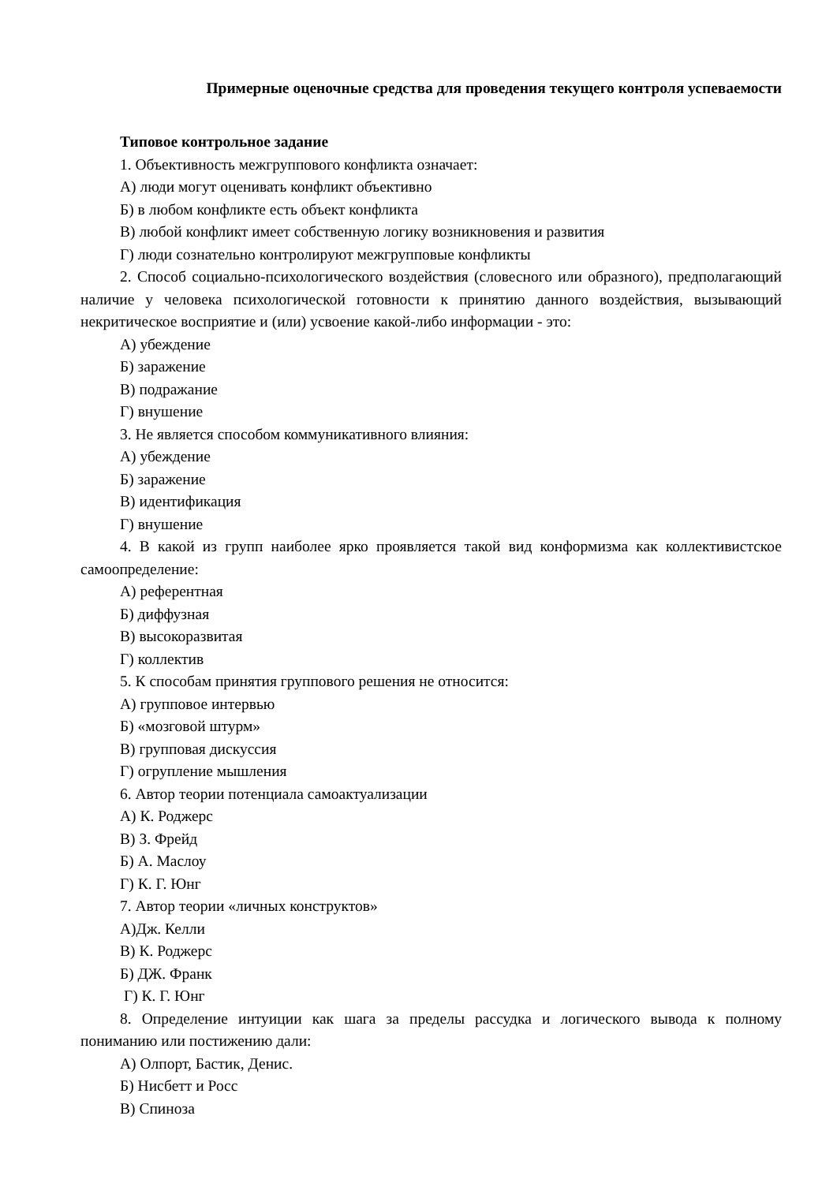Примерные оценочные средства для проведения текущего контроля успеваемости
Типовое контрольное задание
1. Объективность межгруппового конфликта означает:
А) люди могут оценивать конфликт объективно
Б) в любом конфликте есть объект конфликта
В) любой конфликт имеет собственную логику возникновения и развития
Г) люди сознательно контролируют межгрупповые конфликты
2. Способ социально-психологического воздействия (словесного или образного), предполагающий наличие у человека психологической готовности к принятию данного воздействия, вызывающий некритическое восприятие и (или) усвоение какой-либо информации - это:
А) убеждение
Б) заражение
В) подражание
Г) внушение
3. Не является способом коммуникативного влияния:
А) убеждение
Б) заражение
В) идентификация
Г) внушение
4. В какой из групп наиболее ярко проявляется такой вид конформизма как коллективистское самоопределение:
А) референтная
Б) диффузная
В) высокоразвитая
Г) коллектив
5. К способам принятия группового решения не относится:
А) групповое интервью
Б) «мозговой штурм»
В) групповая дискуссия
Г) огрупление мышления
6. Автор теории потенциала самоактуализации
А) К. Роджерс
В) З. Фрейд
Б) А. Маслоу
Г) К. Г. Юнг
7. Автор теории «личных конструктов»
А)Дж. Келли
В) К. Роджерс
Б) ДЖ. Франк
Г) К. Г. Юнг
8. Определение интуиции как шага за пределы рассудка и логического вывода к полному пониманию или постижению дали:
А) Олпорт, Бастик, Денис.
Б) Нисбетт и Росс
В) Спиноза